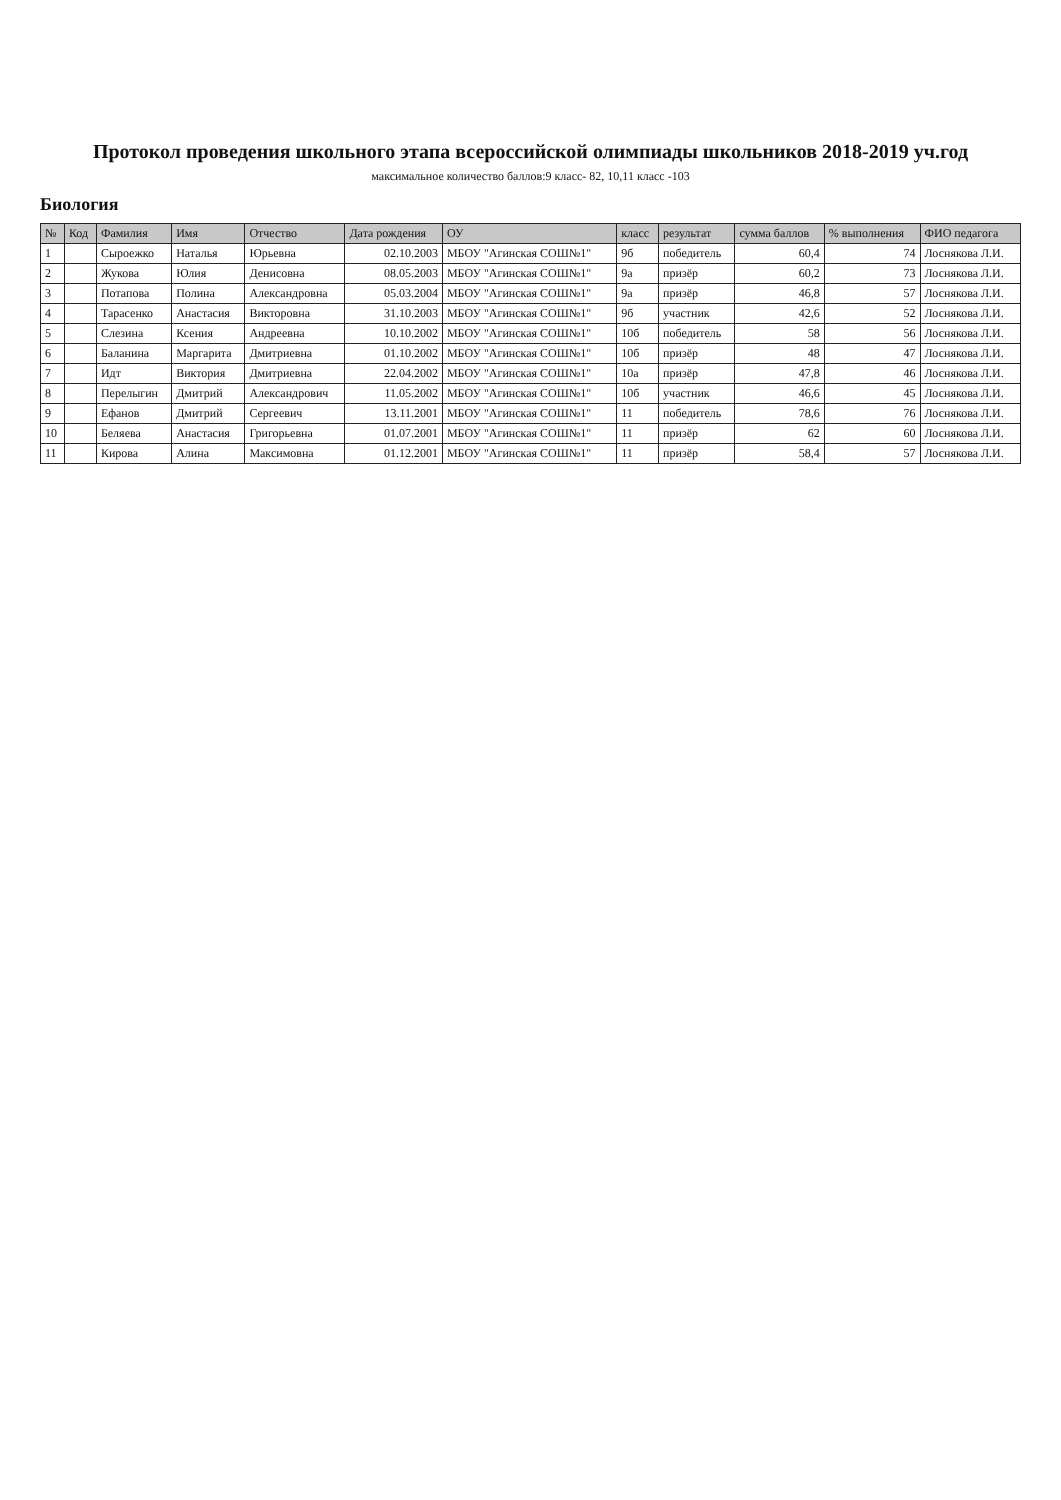Протокол проведения школьного этапа всероссийской олимпиады школьников 2018-2019 уч.год
максимальное количество баллов:9 класс- 82, 10,11 класс -103
Биология
| № | Код | Фамилия | Имя | Отчество | Дата рождения | ОУ | класс | результат | сумма баллов | % выполнения | ФИО педагога |
| --- | --- | --- | --- | --- | --- | --- | --- | --- | --- | --- | --- |
| 1 | | Сыроежко | Наталья | Юрьевна | 02.10.2003 | МБОУ "Агинская СОШ№1" | 9б | победитель | 60,4 | 74 | Лоснякова Л.И. |
| 2 | | Жукова | Юлия | Денисовна | 08.05.2003 | МБОУ "Агинская СОШ№1" | 9а | призёр | 60,2 | 73 | Лоснякова Л.И. |
| 3 | | Потапова | Полина | Александровна | 05.03.2004 | МБОУ "Агинская СОШ№1" | 9а | призёр | 46,8 | 57 | Лоснякова Л.И. |
| 4 | | Тарасенко | Анастасия | Викторовна | 31.10.2003 | МБОУ "Агинская СОШ№1" | 9б | участник | 42,6 | 52 | Лоснякова Л.И. |
| 5 | | Слезина | Ксения | Андреевна | 10.10.2002 | МБОУ "Агинская СОШ№1" | 10б | победитель | 58 | 56 | Лоснякова Л.И. |
| 6 | | Баланина | Маргарита | Дмитриевна | 01.10.2002 | МБОУ "Агинская СОШ№1" | 10б | призёр | 48 | 47 | Лоснякова Л.И. |
| 7 | | Идт | Виктория | Дмитриевна | 22.04.2002 | МБОУ "Агинская СОШ№1" | 10а | призёр | 47,8 | 46 | Лоснякова Л.И. |
| 8 | | Перелыгин | Дмитрий | Александрович | 11.05.2002 | МБОУ "Агинская СОШ№1" | 10б | участник | 46,6 | 45 | Лоснякова Л.И. |
| 9 | | Ефанов | Дмитрий | Сергеевич | 13.11.2001 | МБОУ "Агинская СОШ№1" | 11 | победитель | 78,6 | 76 | Лоснякова Л.И. |
| 10 | | Беляева | Анастасия | Григорьевна | 01.07.2001 | МБОУ "Агинская СОШ№1" | 11 | призёр | 62 | 60 | Лоснякова Л.И. |
| 11 | | Кирова | Алина | Максимовна | 01.12.2001 | МБОУ "Агинская СОШ№1" | 11 | призёр | 58,4 | 57 | Лоснякова Л.И. |